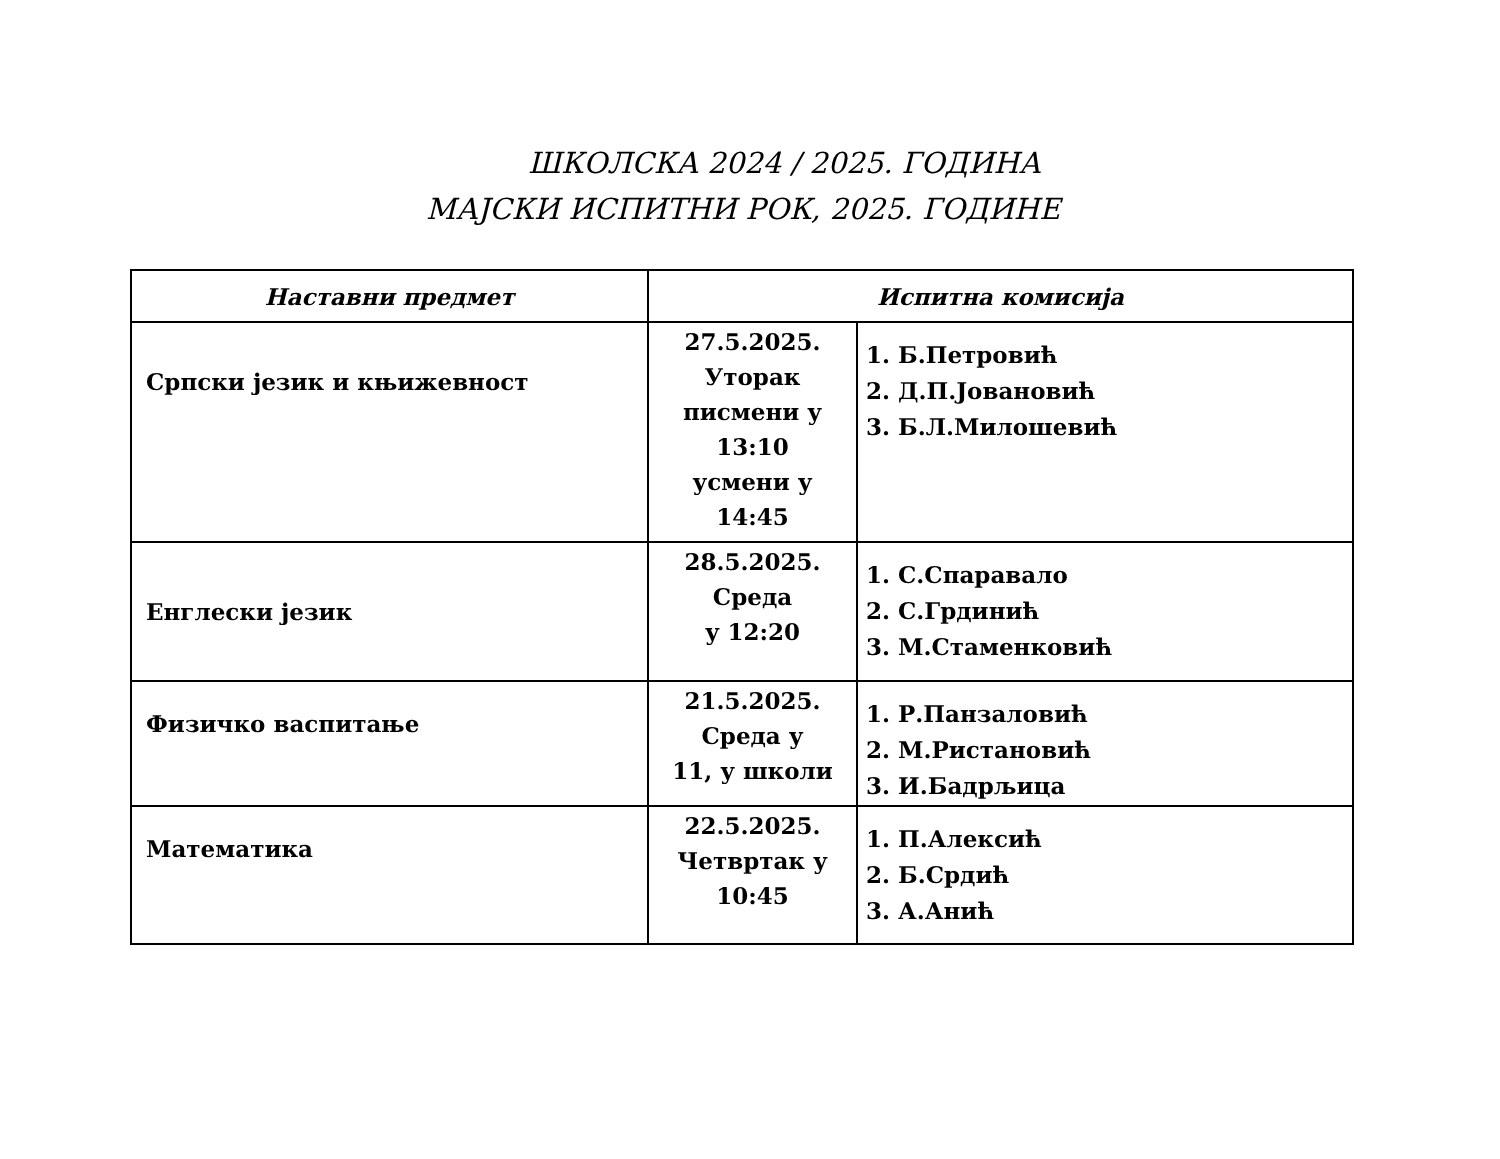ШКОЛСКА 2024 / 2025. ГОДИНА
МАЈСКИ ИСПИТНИ РОК, 2025. ГОДИНЕ
| Наставни предмет | Испитна комисија | |
| --- | --- | --- |
| Српски језик и књижевност | 27.5.2025. Уторак писмени у 13:10 усмени у 14:45 | 1. Б.Петровић 2. Д.П.Јовановић 3. Б.Л.Милошевић |
| Енглески језик | 28.5.2025. Среда у 12:20 | 1. С.Спаравало 2. С.Грдинић 3. М.Стаменковић |
| Физичко васпитање | 21.5.2025. Среда у 11, у школи | 1. Р.Панзаловић 2. М.Ристановић 3. И.Бадрљица |
| Математика | 22.5.2025. Четвртак у 10:45 | 1. П.Алексић 2. Б.Срдић 3. А.Анић |